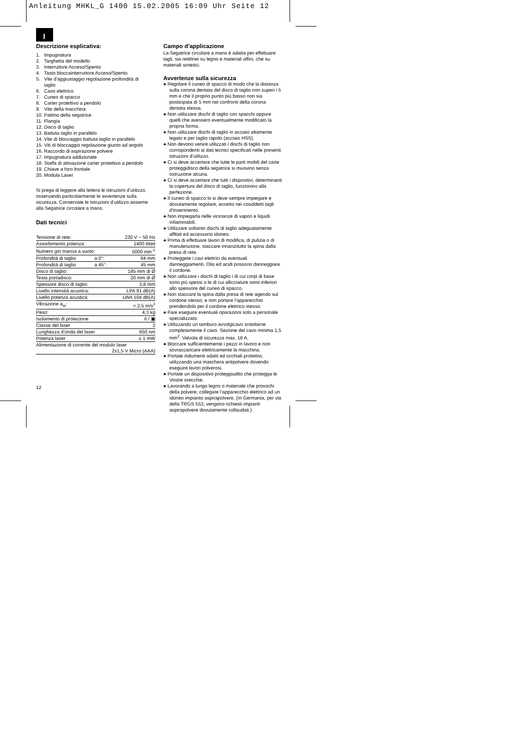Anleitung MHKL_G 1400 15.02.2005 16:09 Uhr Seite 12
I
Descrizione esplicativa:
1. Impugnatura
2. Targhetta del modello
3. Interruttore Acceso/Spento
4. Tasto bloccainterruttore Acceso/Spento
5. Vite d’aggiustaggio regolazione profondità di
taglio
6. Cavo elettrico
7. Cuneo di spacco
8. Carter protettivo a pendolo
9. Vite della macchina
10. Pattino della segatrice
11. Flangia
12. Disco di taglio
13. Battuta taglio in parallelo
14. Vite di bloccaggio battuta taglio in parallelo
15. Viti di bloccaggio regolazione giunto ad angolo
16. Raccordo di aspirazione polvere
17. Impugnatura addizionale
18. Staffa di attivazione carter protettivo a pendolo
19. Chiave a foro frontale
20. Modula Laser
Si prega di leggere alla lettera le istruzioni d’utilizzo, osservando particolarmente le avvertenze sulla sicurezza. Conservate le istruzioni d’utilizzo assieme alla Segatrice circolare a mano.
Dati tecnici
| Tensione di rete: | | 230 V ~ 50 Hz |
| Assorbimento potenza: | | 1400 Watt |
| Numero giri marcia a vuoto: | | 5000 min<sup>-1</sup> |
| Profondità di taglio | a 0°: | 64 mm |
| Profondità di taglio | a 45°: | 45 mm |
| Disco di taglio: | | 185 mm di Ø |
| Testa portadisco: | | 20 mm di Ø |
| Spessore disco di taglio: | | 2,8 mm |
| Livello intensità acustica: | | LPA 91 dB(A) |
| Livello potenza acustica: | | LWA 104 dB(A) |
| Vibrazione a<sub>w</sub>: | | < 2,5 m/s<sup>2</sup> |
| Peso: | | 4,3 kg |
| Isolamento di protezione | | II / ▣ |
| Classe del laser | | 2 |
| Lunghezza d’onda del laser | | 650 nm |
| Potenza laser | | ≤ 1 mW |
| Alimentazione di corrente del modulo laser | | |
| 2x1,5 V Micro (AAA) | | |
Campo d’applicazione
La Segatrice circolare a mano è adatta per effettuare tagli, sia rettilinei su legno e materiali affini, che su materiali sintetici.
Avvertenze sulla sicurezza
● Regolare il cuneo di spacco di modo che la distanza sulla corona dentata del disco di taglio non superi i 5 mm e che il proprio punto più basso non sia posticipata di 5 mm nei confronti della corona dentata stessa.
● Non utilizzare dischi di taglio con spacchi oppure quelli che avessero eventualmente modificato la propria forma.
● Non utilizzare dischi di taglio in acciaio altamente legato e per taglio rapido (acciaio HSS).
● Non devono venire utilizzati i dischi di taglio non corrispondenti ai dati tecnici specificati nelle presenti istruzioni d’utilizzo.
● Ci si deve accertare che tutte le parti mobili del carte proteggidisco della segatrice si muovino senza ostruzione alcuna.
● Ci si deve accertare che tutti i dispositivi, determinanti la copertura del disco di taglio, funzionino alla perfezione.
● Il cuneo di spacco lo si deve sempre impiegare e dovutamente regolare, eccetto nei cosiddetti tagli d’inserimento.
● Non impiegarla nelle vicinanze di vapori e liquidi infiammabili.
● Utilizzare soltanto dischi di taglio adeguatamente affilati ed accessorio idoneo.
● Prima di effettuare lavori di modifica, di pulizia o di manutenzione, staccare innanzitutto la spina dalla presa di rete.
● Proteggete i cavi elettrici da eventuali danneggiamenti. Olio ed acidi possono danneggiare il cordone.
● Non utilizzare i dischi di taglio i di cui corpi di base sono più spessi o le di cui allicciature sono inferiori allo spessore del cuneo di spacco.
● Non staccare la spina dalla presa di rete agendo sul cordone stesso, e non portare l’apparecchio prendendolo per il cordone elettrico stesso.
● Fare eseguire eventuali riparazioni solo a personale specializzato.
● Utilizzando un tamburo avvolgicavo srotolarne completamente il cavo. Sezione del cavo minima 1,5 mm<sup>2</sup>. Valvola di sicurezza max. 16 A.
● Bloccare sufficientemente i pezzi in lavoro e non sovraccaricare elettricamente la macchina.
● Portate indumenti adatti ed occhiali protettivi, utilizzando una maschera antipolvere dovendo eseguire lavori polverosi.
● Portate un dispositivo proteggiudito che protegga le Vostre orecchie.
● Lavorando a lungo legno o materiale che provochi della polvere, collegare l’apparecchio elettrico ad un idoneo impianto aspirapolvere. (In Germania, per via della TRGS 553, vengono richiesti impianti aspirapolvere dovutamente collaudati.)
12